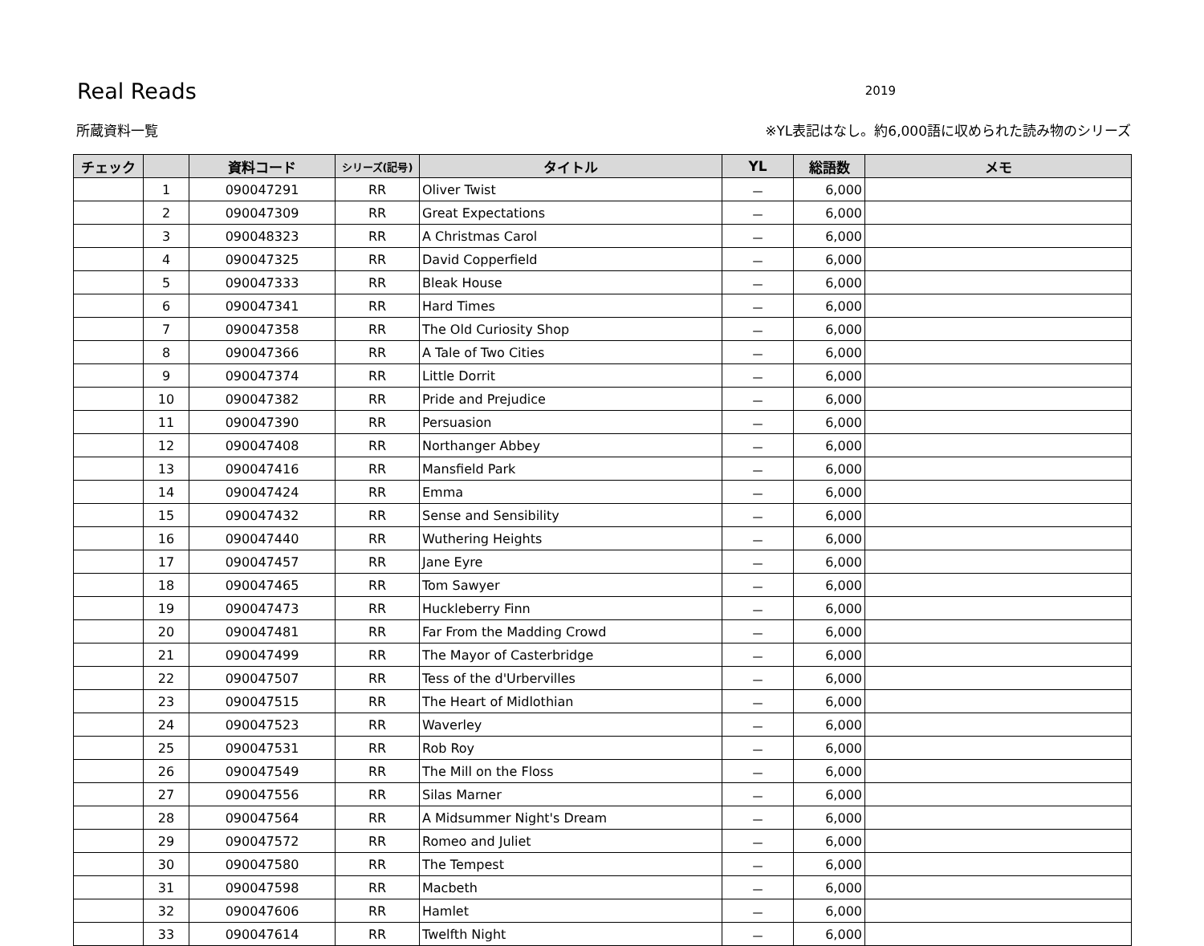Real Reads
2019
所蔵資料一覧 ※YL表記はなし。約6,000語に収められた読み物のシリーズ
| チェック | | 資料コード | シリーズ(記号) | タイトル | YL | 総語数 | メモ |
| --- | --- | --- | --- | --- | --- | --- | --- |
| | 1 | 090047291 | RR | Oliver Twist | － | 6,000 | |
| | 2 | 090047309 | RR | Great Expectations | － | 6,000 | |
| | 3 | 090048323 | RR | A Christmas Carol | － | 6,000 | |
| | 4 | 090047325 | RR | David Copperfield | － | 6,000 | |
| | 5 | 090047333 | RR | Bleak House | － | 6,000 | |
| | 6 | 090047341 | RR | Hard Times | － | 6,000 | |
| | 7 | 090047358 | RR | The Old Curiosity Shop | － | 6,000 | |
| | 8 | 090047366 | RR | A Tale of Two Cities | － | 6,000 | |
| | 9 | 090047374 | RR | Little Dorrit | － | 6,000 | |
| | 10 | 090047382 | RR | Pride and Prejudice | － | 6,000 | |
| | 11 | 090047390 | RR | Persuasion | － | 6,000 | |
| | 12 | 090047408 | RR | Northanger Abbey | － | 6,000 | |
| | 13 | 090047416 | RR | Mansfield Park | － | 6,000 | |
| | 14 | 090047424 | RR | Emma | － | 6,000 | |
| | 15 | 090047432 | RR | Sense and Sensibility | － | 6,000 | |
| | 16 | 090047440 | RR | Wuthering Heights | － | 6,000 | |
| | 17 | 090047457 | RR | Jane Eyre | － | 6,000 | |
| | 18 | 090047465 | RR | Tom Sawyer | － | 6,000 | |
| | 19 | 090047473 | RR | Huckleberry Finn | － | 6,000 | |
| | 20 | 090047481 | RR | Far From the Madding Crowd | － | 6,000 | |
| | 21 | 090047499 | RR | The Mayor of Casterbridge | － | 6,000 | |
| | 22 | 090047507 | RR | Tess of the d'Urbervilles | － | 6,000 | |
| | 23 | 090047515 | RR | The Heart of Midlothian | － | 6,000 | |
| | 24 | 090047523 | RR | Waverley | － | 6,000 | |
| | 25 | 090047531 | RR | Rob Roy | － | 6,000 | |
| | 26 | 090047549 | RR | The Mill on the Floss | － | 6,000 | |
| | 27 | 090047556 | RR | Silas Marner | － | 6,000 | |
| | 28 | 090047564 | RR | A Midsummer Night's Dream | － | 6,000 | |
| | 29 | 090047572 | RR | Romeo and Juliet | － | 6,000 | |
| | 30 | 090047580 | RR | The Tempest | － | 6,000 | |
| | 31 | 090047598 | RR | Macbeth | － | 6,000 | |
| | 32 | 090047606 | RR | Hamlet | － | 6,000 | |
| | 33 | 090047614 | RR | Twelfth Night | － | 6,000 | |